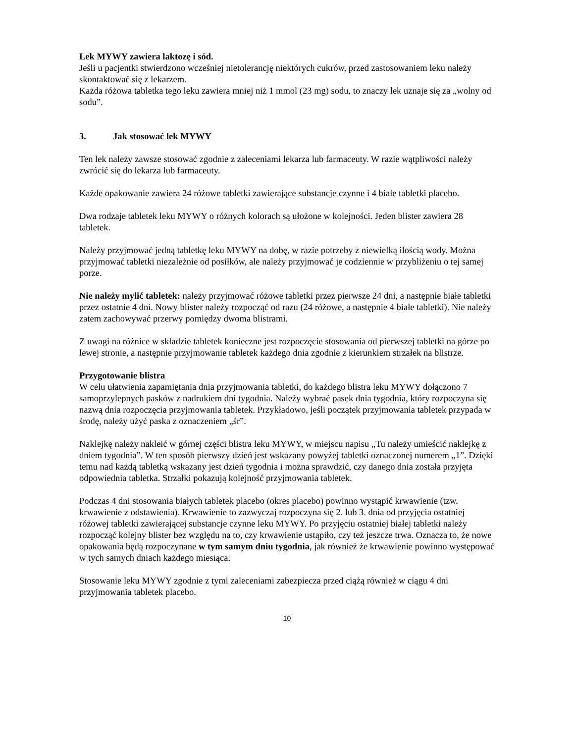Lek MYWY zawiera laktozę i sód.
Jeśli u pacjentki stwierdzono wcześniej nietolerancję niektórych cukrów, przed zastosowaniem leku należy skontaktować się z lekarzem.
Każda różowa tabletka tego leku zawiera mniej niż 1 mmol (23 mg) sodu, to znaczy lek uznaje się za „wolny od sodu”.
3. Jak stosować lek MYWY
Ten lek należy zawsze stosować zgodnie z zaleceniami lekarza lub farmaceuty. W razie wątpliwości należy zwrócić się do lekarza lub farmaceuty.
Każde opakowanie zawiera 24 różowe tabletki zawierające substancje czynne i 4 białe tabletki placebo.
Dwa rodzaje tabletek leku MYWY o różnych kolorach są ułożone w kolejności. Jeden blister zawiera 28 tabletek.
Należy przyjmować jedną tabletkę leku MYWY na dobę, w razie potrzeby z niewielką ilością wody. Można przyjmować tabletki niezależnie od posiłków, ale należy przyjmować je codziennie w przybliżeniu o tej samej porze.
Nie należy mylić tabletek: należy przyjmować różowe tabletki przez pierwsze 24 dni, a następnie białe tabletki przez ostatnie 4 dni. Nowy blister należy rozpocząć od razu (24 różowe, a następnie 4 białe tabletki). Nie należy zatem zachowywać przerwy pomiędzy dwoma blistrami.
Z uwagi na różnice w składzie tabletek konieczne jest rozpoczęcie stosowania od pierwszej tabletki na górze po lewej stronie, a następnie przyjmowanie tabletek każdego dnia zgodnie z kierunkiem strzałek na blistrze.
Przygotowanie blistra
W celu ułatwienia zapamiętania dnia przyjmowania tabletki, do każdego blistra leku MYWY dołączono 7 samoprzylepnych pasków z nadrukiem dni tygodnia. Należy wybrać pasek dnia tygodnia, który rozpoczyna się nazwą dnia rozpoczęcia przyjmowania tabletek. Przykładowo, jeśli początek przyjmowania tabletek przypada w środę, należy użyć paska z oznaczeniem „śr”.
Naklejkę należy nakleić w górnej części blistra leku MYWY, w miejscu napisu „Tu należy umieścić naklejkę z dniem tygodnia”. W ten sposób pierwszy dzień jest wskazany powyżej tabletki oznaczonej numerem „1”. Dzięki temu nad każdą tabletką wskazany jest dzień tygodnia i można sprawdzić, czy danego dnia została przyjęta odpowiednia tabletka. Strzałki pokazują kolejność przyjmowania tabletek.
Podczas 4 dni stosowania białych tabletek placebo (okres placebo) powinno wystąpić krwawienie (tzw. krwawienie z odstawienia). Krwawienie to zazwyczaj rozpoczyna się 2. lub 3. dnia od przyjęcia ostatniej różowej tabletki zawierającej substancje czynne leku MYWY. Po przyjęciu ostatniej białej tabletki należy rozpocząć kolejny blister bez względu na to, czy krwawienie ustąpiło, czy też jeszcze trwa. Oznacza to, że nowe opakowania będą rozpoczynane w tym samym dniu tygodnia, jak również że krwawienie powinno występować w tych samych dniach każdego miesiąca.
Stosowanie leku MYWY zgodnie z tymi zaleceniami zabezpiecza przed ciążą również w ciągu 4 dni przyjmowania tabletek placebo.
10